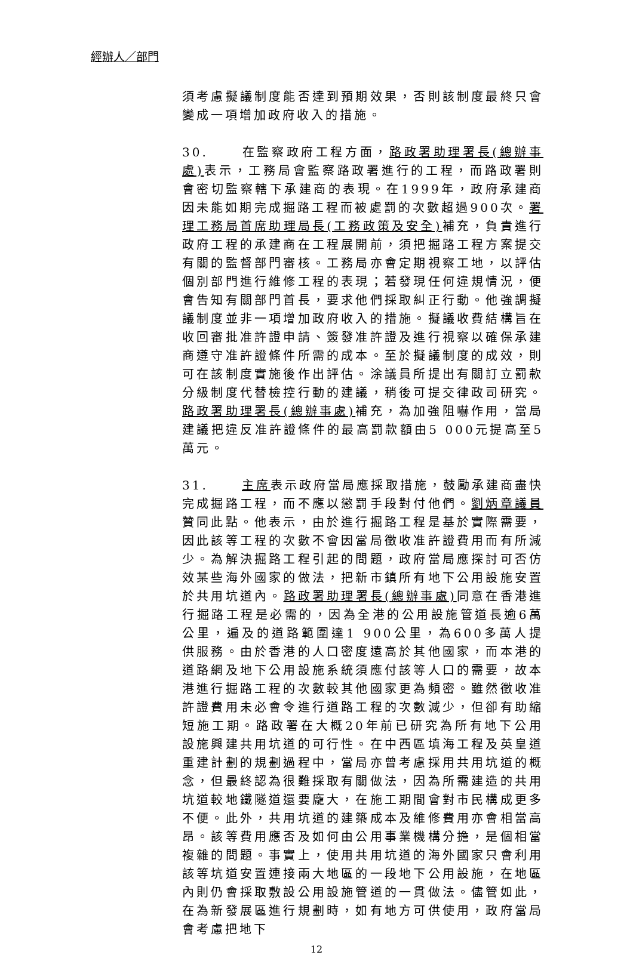經辦人／部門
須考慮擬議制度能否達到預期效果，否則該制度最終只會變成一項增加政府收入的措施。
30. 在監察政府工程方面，路政署助理署長(總辦事處) 表示，工務局會監察路政署進行的工程，而路政署則會密切監察轄下承建商的表現。在1999年，政府承建商因未能如期完成掘路工程而被處罰的次數超過900次。署理工務局首席助理局長(工務政策及安全) 補充，負責進行政府工程的承建商在工程展開前，須把掘路工程方案提交有關的監督部門審核。工務局亦會定期視察工地，以評估個別部門進行維修工程的表現；若發現任何違規情況，便會告知有關部門首長，要求他們採取糾正行動。他強調擬議制度並非一項增加政府收入的措施。擬議收費結構旨在收回審批准許證申請、簽發准許證及進行視察以確保承建商遵守准許證條件所需的成本。至於擬議制度的成效，則可在該制度實施後作出評估。涂議員所提出有關訂立罰款分級制度代替檢控行動的建議，稍後可提交律政司研究。路政署助理署長(總辦事處) 補充，為加強阻嚇作用，當局建議把違反准許證條件的最高罰款額由5 000元提高至5萬元。
31. 主席表示政府當局應採取措施，鼓勵承建商盡快完成掘路工程，而不應以懲罰手段對付他們。劉炳章議員贊同此點。他表示，由於進行掘路工程是基於實際需要，因此該等工程的次數不會因當局徵收准許證費用而有所減少。為解決掘路工程引起的問題，政府當局應探討可否仿效某些海外國家的做法，把新市鎮所有地下公用設施安置於共用坑道內。路政署助理署長(總辦事處) 同意在香港進行掘路工程是必需的，因為全港的公用設施管道長逾6萬公里，遍及的道路範圍達1 900公里，為600多萬人提供服務。由於香港的人口密度遠高於其他國家，而本港的道路網及地下公用設施系統須應付該等人口的需要，故本港進行掘路工程的次數較其他國家更為頻密。雖然徵收准許證費用未必會令進行道路工程的次數減少，但卻有助縮短施工期。路政署在大概20年前已研究為所有地下公用設施興建共用坑道的可行性。在中西區填海工程及英皇道重建計劃的規劃過程中，當局亦曾考慮採用共用坑道的概念，但最終認為很難採取有關做法，因為所需建造的共用坑道較地鐵隧道還要龐大，在施工期間會對市民構成更多不便。此外，共用坑道的建築成本及維修費用亦會相當高昂。該等費用應否及如何由公用事業機構分擔，是個相當複雜的問題。事實上，使用共用坑道的海外國家只會利用該等坑道安置連接兩大地區的一段地下公用設施，在地區內則仍會採取敷設公用設施管道的一貫做法。儘管如此，在為新發展區進行規劃時，如有地方可供使用，政府當局會考慮把地下
12